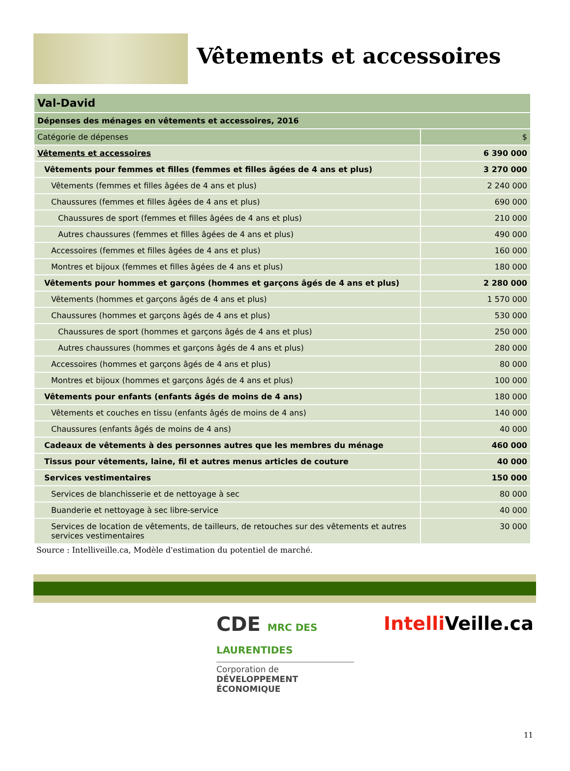Vêtements et accessoires
| Val-David | |
| Dépenses des ménages en vêtements et accessoires, 2016 | |
| Catégorie de dépenses | $ |
| Vêtements et accessoires | 6 390 000 |
| Vêtements pour femmes et filles (femmes et filles âgées de 4 ans et plus) | 3 270 000 |
| Vêtements (femmes et filles âgées de 4 ans et plus) | 2 240 000 |
| Chaussures (femmes et filles âgées de 4 ans et plus) | 690 000 |
| Chaussures de sport (femmes et filles âgées de 4 ans et plus) | 210 000 |
| Autres chaussures (femmes et filles âgées de 4 ans et plus) | 490 000 |
| Accessoires (femmes et filles âgées de 4 ans et plus) | 160 000 |
| Montres et bijoux (femmes et filles âgées de 4 ans et plus) | 180 000 |
| Vêtements pour hommes et garçons (hommes et garçons âgés de 4 ans et plus) | 2 280 000 |
| Vêtements (hommes et garçons âgés de 4 ans et plus) | 1 570 000 |
| Chaussures (hommes et garçons âgés de 4 ans et plus) | 530 000 |
| Chaussures de sport (hommes et garçons âgés de 4 ans et plus) | 250 000 |
| Autres chaussures (hommes et garçons âgés de 4 ans et plus) | 280 000 |
| Accessoires (hommes et garçons âgés de 4 ans et plus) | 80 000 |
| Montres et bijoux (hommes et garçons âgés de 4 ans et plus) | 100 000 |
| Vêtements pour enfants (enfants âgés de moins de 4 ans) | 180 000 |
| Vêtements et couches en tissu (enfants âgés de moins de 4 ans) | 140 000 |
| Chaussures (enfants âgés de moins de 4 ans) | 40 000 |
| Cadeaux de vêtements à des personnes autres que les membres du ménage | 460 000 |
| Tissus pour vêtements, laine, fil et autres menus articles de couture | 40 000 |
| Services vestimentaires | 150 000 |
| Services de blanchisserie et de nettoyage à sec | 80 000 |
| Buanderie et nettoyage à sec libre-service | 40 000 |
| Services de location de vêtements, de tailleurs, de retouches sur des vêtements et autres services vestimentaires | 30 000 |
Source : Intelliveille.ca, Modèle d'estimation du potentiel de marché.
CDE MRC DES LAURENTIDES
Corporation de
DÉVELOPPEMENT ÉCONOMIQUE
Intelli Veille.ca
11